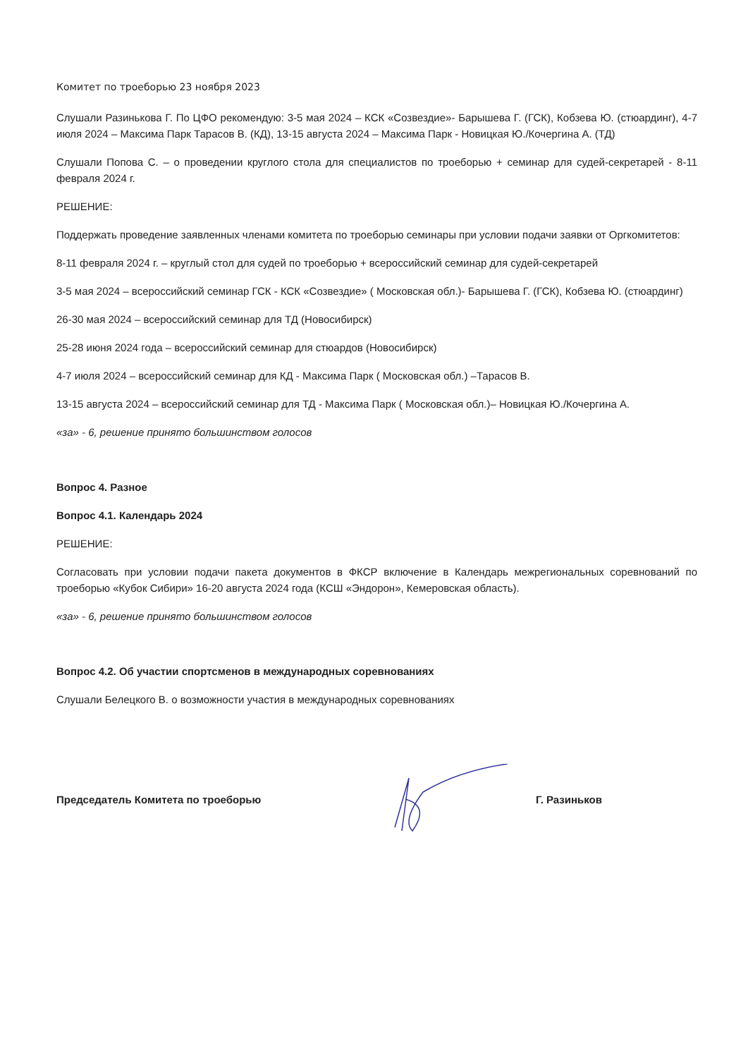Комитет по троеборью 23 ноября 2023
Слушали Разинькова Г. По ЦФО рекомендую: 3-5 мая 2024 – КСК «Созвездие»- Барышева Г. (ГСК), Кобзева Ю. (стюардинг), 4-7 июля 2024 – Максима Парк Тарасов В. (КД), 13-15 августа 2024 – Максима Парк - Новицкая Ю./Кочергина А. (ТД)
Слушали Попова С. – о проведении круглого стола для специалистов по троеборью + семинар для судей-секретарей - 8-11 февраля 2024 г.
РЕШЕНИЕ:
Поддержать проведение заявленных членами комитета по троеборью семинары при условии подачи заявки от Оргкомитетов:
8-11 февраля 2024 г. – круглый стол для судей по троеборью + всероссийский семинар для судей-секретарей
3-5 мая 2024 – всероссийский семинар ГСК - КСК «Созвездие» ( Московская обл.)- Барышева Г. (ГСК), Кобзева Ю. (стюардинг)
26-30 мая 2024 – всероссийский семинар для ТД (Новосибирск)
25-28 июня 2024 года – всероссийский семинар для стюардов (Новосибирск)
4-7 июля 2024 – всероссийский семинар для КД - Максима Парк ( Московская обл.) –Тарасов В.
13-15 августа 2024 – всероссийский семинар для ТД - Максима Парк ( Московская обл.)– Новицкая Ю./Кочергина А.
«за» - 6, решение принято большинством голосов
Вопрос 4. Разное
Вопрос 4.1. Календарь 2024
РЕШЕНИЕ:
Согласовать при условии подачи пакета документов в ФКСР включение в Календарь межрегиональных соревнований по троеборью «Кубок Сибири» 16-20 августа 2024 года (КСШ «Эндорон», Кемеровская область).
«за» - 6, решение принято большинством голосов
Вопрос 4.2. Об участии спортсменов в международных соревнованиях
Слушали Белецкого В. о возможности участия в международных соревнованиях
Председатель Комитета по троеборью Г. Разиньков